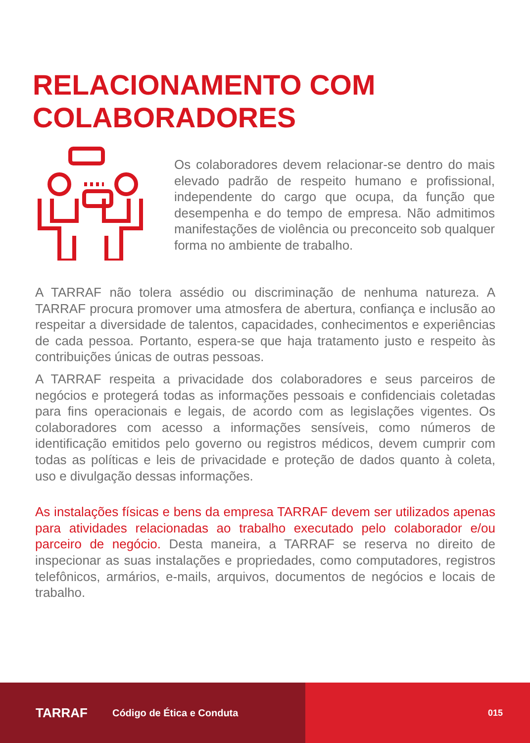RELACIONAMENTO COM
COLABORADORES
Os colaboradores devem relacionar-se dentro do mais elevado padrão de respeito humano e profissional, independente do cargo que ocupa, da função que desempenha e do tempo de empresa. Não admitimos manifestações de violência ou preconceito sob qualquer forma no ambiente de trabalho.
A TARRAF não tolera assédio ou discriminação de nenhuma natureza. A TARRAF procura promover uma atmosfera de abertura, confiança e inclusão ao respeitar a diversidade de talentos, capacidades, conhecimentos e experiências de cada pessoa. Portanto, espera-se que haja tratamento justo e respeito às contribuições únicas de outras pessoas.
A TARRAF respeita a privacidade dos colaboradores e seus parceiros de negócios e protegerá todas as informações pessoais e confidenciais coletadas para fins operacionais e legais, de acordo com as legislações vigentes. Os colaboradores com acesso a informações sensíveis, como números de identificação emitidos pelo governo ou registros médicos, devem cumprir com todas as políticas e leis de privacidade e proteção de dados quanto à coleta, uso e divulgação dessas informações.
As instalações físicas e bens da empresa TARRAF devem ser utilizados apenas para atividades relacionadas ao trabalho executado pelo colaborador e/ou parceiro de negócio. Desta maneira, a TARRAF se reserva no direito de inspecionar as suas instalações e propriedades, como computadores, registros telefônicos, armários, e-mails, arquivos, documentos de negócios e locais de trabalho.
TARRAF Código de Ética e Conduta 015